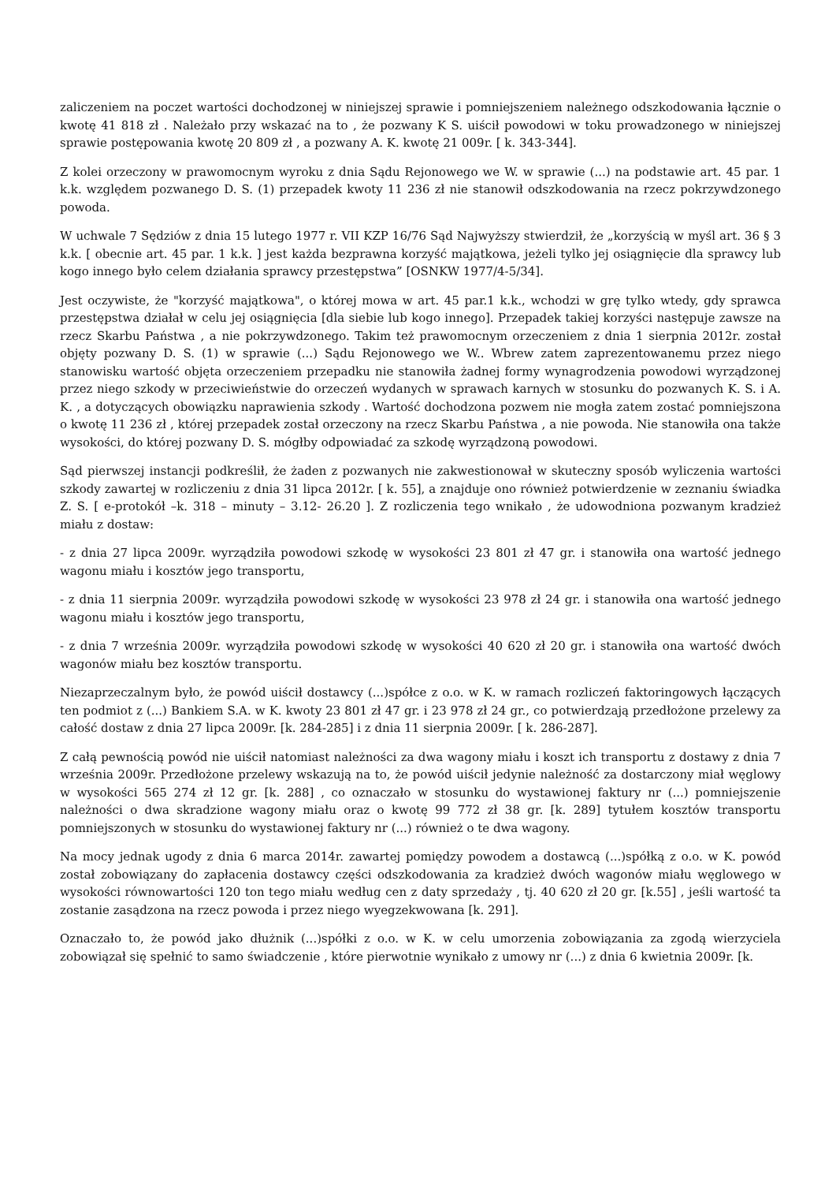zaliczeniem na poczet wartości dochodzonej w niniejszej sprawie i pomniejszeniem należnego odszkodowania łącznie o kwotę 41 818 zł . Należało przy wskazać na to , że pozwany K S. uiścił powodowi w toku prowadzonego w niniejszej sprawie postępowania kwotę 20 809 zł , a pozwany A. K. kwotę 21 009r. [ k. 343-344].
Z kolei orzeczony w prawomocnym wyroku z dnia Sądu Rejonowego we W. w sprawie (...) na podstawie art. 45 par. 1 k.k. względem pozwanego D. S. (1) przepadek kwoty 11 236 zł nie stanowił odszkodowania na rzecz pokrzywdzonego powoda.
W uchwale 7 Sędziów z dnia 15 lutego 1977 r. VII KZP 16/76 Sąd Najwyższy stwierdził, że „korzyścią w myśl art. 36 § 3 k.k. [ obecnie art. 45 par. 1 k.k. ] jest każda bezprawna korzyść majątkowa, jeżeli tylko jej osiągnięcie dla sprawcy lub kogo innego było celem działania sprawcy przestępstwa” [OSNKW 1977/4-5/34].
Jest oczywiste, że "korzyść majątkowa", o której mowa w art. 45 par.1 k.k., wchodzi w grę tylko wtedy, gdy sprawca przestępstwa działał w celu jej osiągnięcia [dla siebie lub kogo innego]. Przepadek takiej korzyści następuje zawsze na rzecz Skarbu Państwa , a nie pokrzywdzonego. Takim też prawomocnym orzeczeniem z dnia 1 sierpnia 2012r. został objęty pozwany D. S. (1) w sprawie (...) Sądu Rejonowego we W.. Wbrew zatem zaprezentowanemu przez niego stanowisku wartość objęta orzeczeniem przepadku nie stanowiła żadnej formy wynagrodzenia powodowi wyrządzonej przez niego szkody w przeciwieństwie do orzeczeń wydanych w sprawach karnych w stosunku do pozwanych K. S. i A. K. , a dotyczących obowiązku naprawienia szkody . Wartość dochodzona pozwem nie mogła zatem zostać pomniejszona o kwotę 11 236 zł , której przepadek został orzeczony na rzecz Skarbu Państwa , a nie powoda. Nie stanowiła ona także wysokości, do której pozwany D. S. mógłby odpowiadać za szkodę wyrządzoną powodowi.
Sąd pierwszej instancji podkreślił, że żaden z pozwanych nie zakwestionował w skuteczny sposób wyliczenia wartości szkody zawartej w rozliczeniu z dnia 31 lipca 2012r. [ k. 55], a znajduje ono również potwierdzenie w zeznaniu świadka Z. S. [ e-protokół –k. 318 – minuty – 3.12- 26.20 ]. Z rozliczenia tego wnikało , że udowodniona pozwanym kradzież miału z dostaw:
- z dnia 27 lipca 2009r. wyrządziła powodowi szkodę w wysokości 23 801 zł 47 gr. i stanowiła ona wartość jednego wagonu miału i kosztów jego transportu,
- z dnia 11 sierpnia 2009r. wyrządziła powodowi szkodę w wysokości 23 978 zł 24 gr. i stanowiła ona wartość jednego wagonu miału i kosztów jego transportu,
- z dnia 7 września 2009r. wyrządziła powodowi szkodę w wysokości 40 620 zł 20 gr. i stanowiła ona wartość dwóch wagonów miału bez kosztów transportu.
Niezaprzeczalnym było, że powód uiścił dostawcy (...)spółce z o.o. w K. w ramach rozliczeń faktoringowych łączących ten podmiot z (...) Bankiem S.A. w K. kwoty 23 801 zł 47 gr. i 23 978 zł 24 gr., co potwierdzają przedłożone przelewy za całość dostaw z dnia 27 lipca 2009r. [k. 284-285] i z dnia 11 sierpnia 2009r. [ k. 286-287].
Z całą pewnością powód nie uiścił natomiast należności za dwa wagony miału i koszt ich transportu z dostawy z dnia 7 września 2009r. Przedłożone przelewy wskazują na to, że powód uiścił jedynie należność za dostarczony miał węglowy w wysokości 565 274 zł 12 gr. [k. 288] , co oznaczało w stosunku do wystawionej faktury nr (...) pomniejszenie należności o dwa skradzione wagony miału oraz o kwotę 99 772 zł 38 gr. [k. 289] tytułem kosztów transportu pomniejszonych w stosunku do wystawionej faktury nr (...) również o te dwa wagony.
Na mocy jednak ugody z dnia 6 marca 2014r. zawartej pomiędzy powodem a dostawcą (...)spółką z o.o. w K. powód został zobowiązany do zapłacenia dostawcy części odszkodowania za kradzież dwóch wagonów miału węglowego w wysokości równowartości 120 ton tego miału według cen z daty sprzedaży , tj. 40 620 zł 20 gr. [k.55] , jeśli wartość ta zostanie zasądzona na rzecz powoda i przez niego wyegzekwowana [k. 291].
Oznaczało to, że powód jako dłużnik (...)spółki z o.o. w K. w celu umorzenia zobowiązania za zgodą wierzyciela zobowiązał się spełnić to samo świadczenie , które pierwotnie wynikało z umowy nr (...) z dnia 6 kwietnia 2009r. [k.